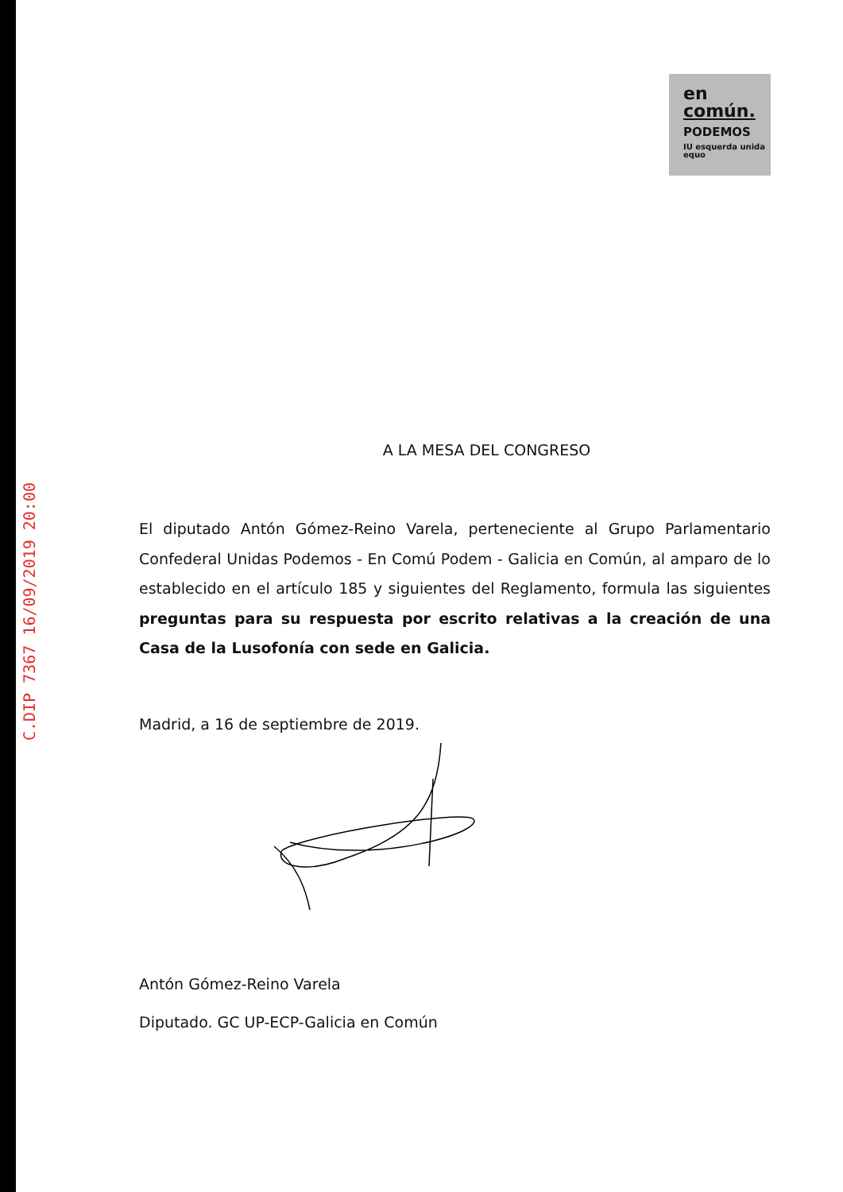C.DIP 7367 16/09/2019 20:00
en
común.
PODEMOS
IU esquerda unida equo
A LA MESA DEL CONGRESO
El diputado Antón Gómez-Reino Varela, perteneciente al Grupo Parlamentario Confederal Unidas Podemos - En Comú Podem - Galicia en Común, al amparo de lo establecido en el artículo 185 y siguientes del Reglamento, formula las siguientes preguntas para su respuesta por escrito relativas a la creación de una Casa de la Lusofonía con sede en Galicia.
Madrid, a 16 de septiembre de 2019.
Antón Gómez-Reino Varela
Diputado. GC UP-ECP-Galicia en Común